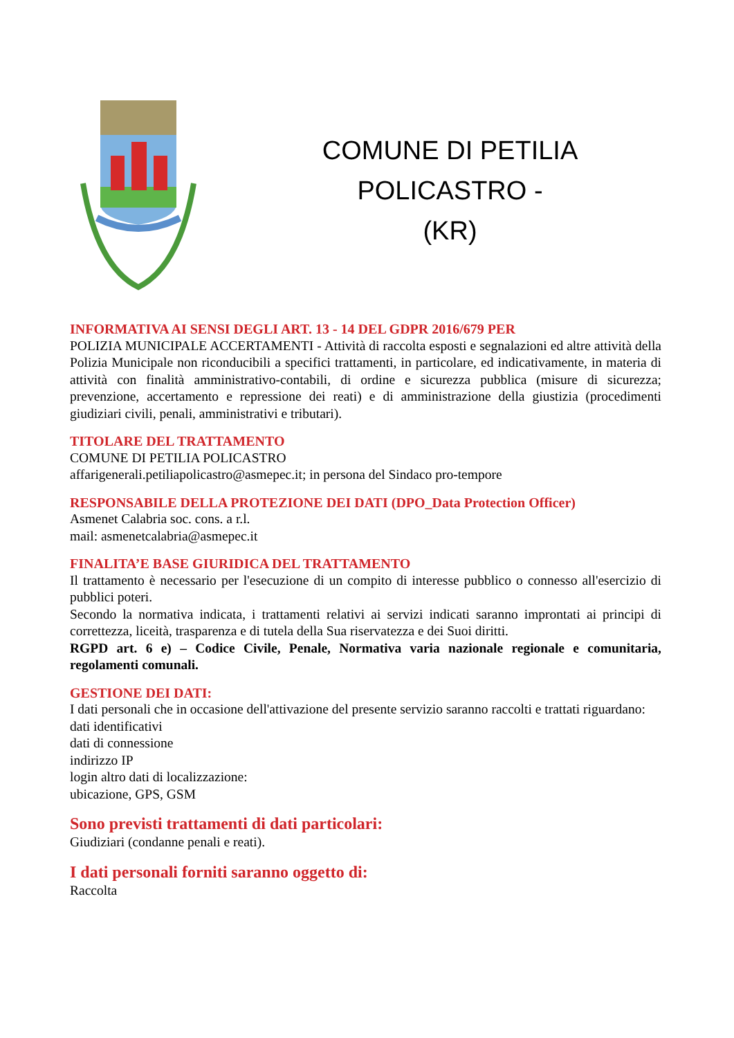COMUNE DI PETILIA POLICASTRO -
(KR)
INFORMATIVA AI SENSI DEGLI ART. 13 - 14 DEL GDPR 2016/679 PER
POLIZIA MUNICIPALE ACCERTAMENTI - Attività di raccolta esposti e segnalazioni ed altre attività della Polizia Municipale non riconducibili a specifici trattamenti, in particolare, ed indicativamente, in materia di attività con finalità amministrativo-contabili, di ordine e sicurezza pubblica (misure di sicurezza; prevenzione, accertamento e repressione dei reati) e di amministrazione della giustizia (procedimenti giudiziari civili, penali, amministrativi e tributari).
TITOLARE DEL TRATTAMENTO
COMUNE DI PETILIA POLICASTRO
affarigenerali.petiliapolicastro@asmepec.it; in persona del Sindaco pro-tempore
RESPONSABILE DELLA PROTEZIONE DEI DATI (DPO_Data Protection Officer)
Asmenet Calabria soc. cons. a r.l.
mail: asmenetcalabria@asmepec.it
FINALITA’E BASE GIURIDICA DEL TRATTAMENTO
Il trattamento è necessario per l'esecuzione di un compito di interesse pubblico o connesso all'esercizio di pubblici poteri.
Secondo la normativa indicata, i trattamenti relativi ai servizi indicati saranno improntati ai principi di correttezza, liceità, trasparenza e di tutela della Sua riservatezza e dei Suoi diritti.
RGPD art. 6 e) – Codice Civile, Penale, Normativa varia nazionale regionale e comunitaria, regolamenti comunali.
GESTIONE DEI DATI:
I dati personali che in occasione dell'attivazione del presente servizio saranno raccolti e trattati riguardano:
dati identificativi
dati di connessione
indirizzo IP
login altro dati di localizzazione:
ubicazione, GPS, GSM
Sono previsti trattamenti di dati particolari:
Giudiziari (condanne penali e reati).
I dati personali forniti saranno oggetto di:
Raccolta